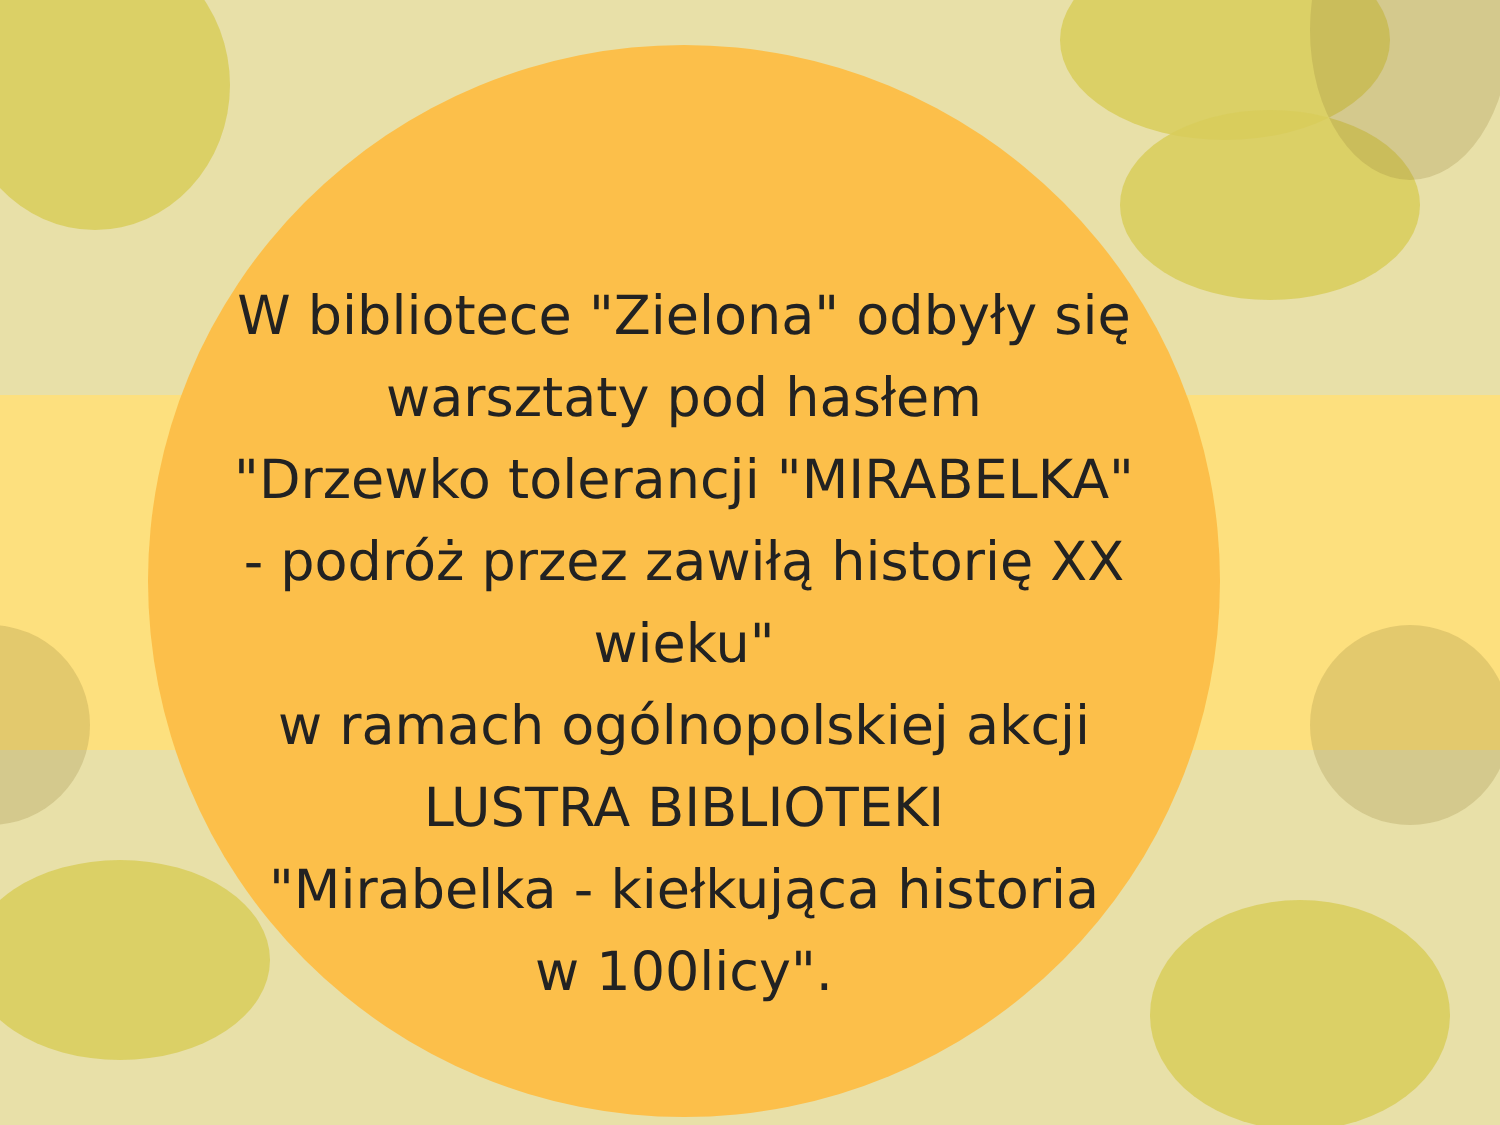W bibliotece "Zielona" odbyły się
warsztaty pod hasłem
"Drzewko tolerancji "MIRABELKA"
- podróż przez zawiłą historię XX wieku"
w ramach ogólnopolskiej akcji
LUSTRA BIBLIOTEKI
"Mirabelka - kiełkująca historia
w 100licy".